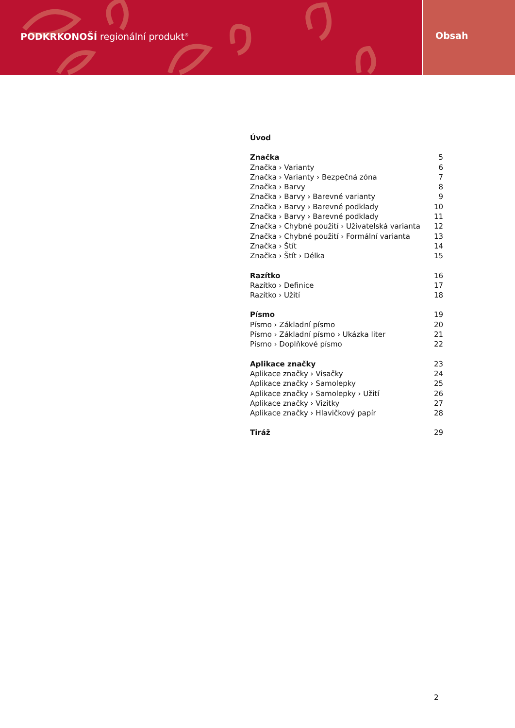PODKRKONOŠÍ regionální produkt<sup>®</sup>
Obsah
Úvod
Značka 5
Značka › Varianty 6
Značka › Varianty › Bezpečná zóna 7
Značka › Barvy 8
Značka › Barvy › Barevné varianty 9
Značka › Barvy › Barevné podklady 10
Značka › Barvy › Barevné podklady 11
Značka › Chybné použití › Uživatelská varianta 12
Značka › Chybné použití › Formální varianta 13
Značka › Štít 14
Značka › Štít › Délka 15
Razítko 16
Razítko › Definice 17
Razítko › Užití 18
Písmo 19
Písmo › Základní písmo 20
Písmo › Základní písmo › Ukázka liter 21
Písmo › Doplňkové písmo 22
Aplikace značky 23
Aplikace značky › Visačky 24
Aplikace značky › Samolepky 25
Aplikace značky › Samolepky › Užití 26
Aplikace značky › Vizitky 27
Aplikace značky › Hlavičkový papír 28
Tiráž 29
2